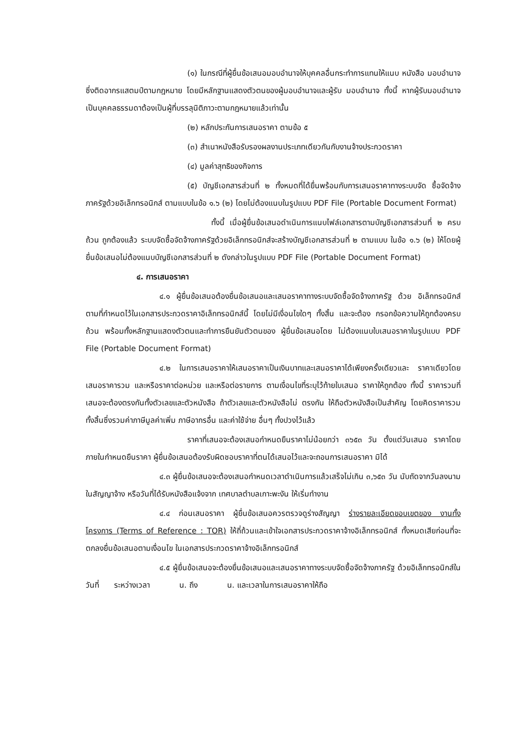(๑) ในกรณีที่ผู้ยื่นข้อเสนอมอบอำนาจให้บุคคลอื่นกระทำการแทนให้แนบ หนังสือ มอบอำนาจซึ่งติดอากรแสตมป์ตามกฎหมาย โดยมีหลักฐานแสดงตัวตนของผู้มอบอำนาจและผู้รับ มอบอำนาจ ทั้งนี้ หากผู้รับมอบอำนาจเป็นบุคคลธรรมดาต้องเป็นผู้ที่บรรลุนิติภาวะตามกฎหมายแล้วเท่านั้น
(๒) หลักประกันการเสนอราคา ตามข้อ ๕
(๓) สำเนาหนังสือรับรองผลงานประเภทเดียวกันกับงานจ้างประกวดราคา
(๔) มูลค่าสุทธิของกิจการ
(๕) บัญชีเอกสารส่วนที่ ๒ ทั้งหมดที่ได้ยื่นพร้อมกับการเสนอราคาทางระบบจัด ซื้อจัดจ้างภาครัฐด้วยอิเล็กทรอนิกส์ ตามแบบในข้อ ๑.๖ (๒) โดยไม่ต้องแนบในรูปแบบ PDF File (Portable Document Format)
ทั้งนี้ เมื่อผู้ยื่นข้อเสนอดำเนินการแนบไฟล์เอกสารตามบัญชีเอกสารส่วนที่ ๒ ครบถ้วน ถูกต้องแล้ว ระบบจัดซื้อจัดจ้างภาครัฐด้วยอิเล็กทรอนิกส์จะสร้างบัญชีเอกสารส่วนที่ ๒ ตามแบบ ในข้อ ๑.๖ (๒) ให้โดยผู้ยื่นข้อเสนอไม่ต้องแนบบัญชีเอกสารส่วนที่ ๒ ดังกล่าวในรูปแบบ PDF File (Portable Document Format)
๔. การเสนอราคา
๔.๑ ผู้ยื่นข้อเสนอต้องยื่นข้อเสนอและเสนอราคาทางระบบจัดซื้อจัดจ้างภาครัฐ ด้วย อิเล็กทรอนิกส์ตามที่กำหนดไว้ในเอกสารประกวดราคาอิเล็กทรอนิกส์นี้ โดยไม่มีเงื่อนไขใดๆ ทั้งสิ้น และจะต้อง กรอกข้อความให้ถูกต้องครบถ้วน พร้อมทั้งหลักฐานแสดงตัวตนและทำการยืนยันตัวตนของ ผู้ยื่นข้อเสนอโดย ไม่ต้องแนบใบเสนอราคาในรูปแบบ PDF File (Portable Document Format)
๔.๒ ในการเสนอราคาให้เสนอราคาเป็นเงินบาทและเสนอราคาได้เพียงครั้งเดียวและ ราคาเดียวโดยเสนอราคารวม และหรือราคาต่อหน่วย และหรือต่อรายการ ตามเงื่อนไขที่ระบุไว้ท้ายใบเสนอ ราคาให้ถูกต้อง ทั้งนี้ ราคารวมที่เสนอจะต้องตรงกันทั้งตัวเลขและตัวหนังสือ ถ้าตัวเลขและตัวหนังสือไม่ ตรงกัน ให้ถือตัวหนังสือเป็นสำคัญ โดยคิดราคารวมทั้งสิ้นซึ่งรวมค่าภาษีมูลค่าเพิ่ม ภาษีอากรอื่น และค่าใช้จ่าย อื่นๆ ทั้งปวงไว้แล้ว
ราคาที่เสนอจะต้องเสนอกำหนดยืนราคาไม่น้อยกว่า ๓๖๕๓ วัน ตั้งแต่วันเสนอ ราคาโดยภายในกำหนดยืนราคา ผู้ยื่นข้อเสนอต้องรับผิดชอบราคาที่ตนได้เสนอไว้และจะถอนการเสนอราคา มิได้
๔.๓ ผู้ยื่นข้อเสนอจะต้องเสนอกำหนดเวลาดำเนินการแล้วเสร็จไม่เกิน ๓,๖๕๓ วัน นับถัดจากวันลงนามในสัญญาจ้าง หรือวันที่ได้รับหนังสือแจ้งจาก เทศบาลตำบลเกาะพะงัน ให้เริ่มทำงาน
๔.๔ ก่อนเสนอราคา ผู้ยื่นข้อเสนอควรตรวจดูร่างสัญญา ร่างรายละเอียดขอบเขตของ งานทั้งโครงการ (Terms of Reference : TOR) ให้ถี่ถ้วนและเข้าใจเอกสารประกวดราคาจ้างอิเล็กทรอนิกส์ ทั้งหมดเสียก่อนที่จะตกลงยื่นข้อเสนอตามเงื่อนไข ในเอกสารประกวดราคาจ้างอิเล็กทรอนิกส์
๔.๕ ผู้ยื่นข้อเสนอจะต้องยื่นข้อเสนอและเสนอราคาทางระบบจัดซื้อจัดจ้างภาครัฐ ด้วยอิเล็กทรอนิกส์ในวันที่ ระหว่างเวลา น. ถึง น. และเวลาในการเสนอราคาให้ถือ